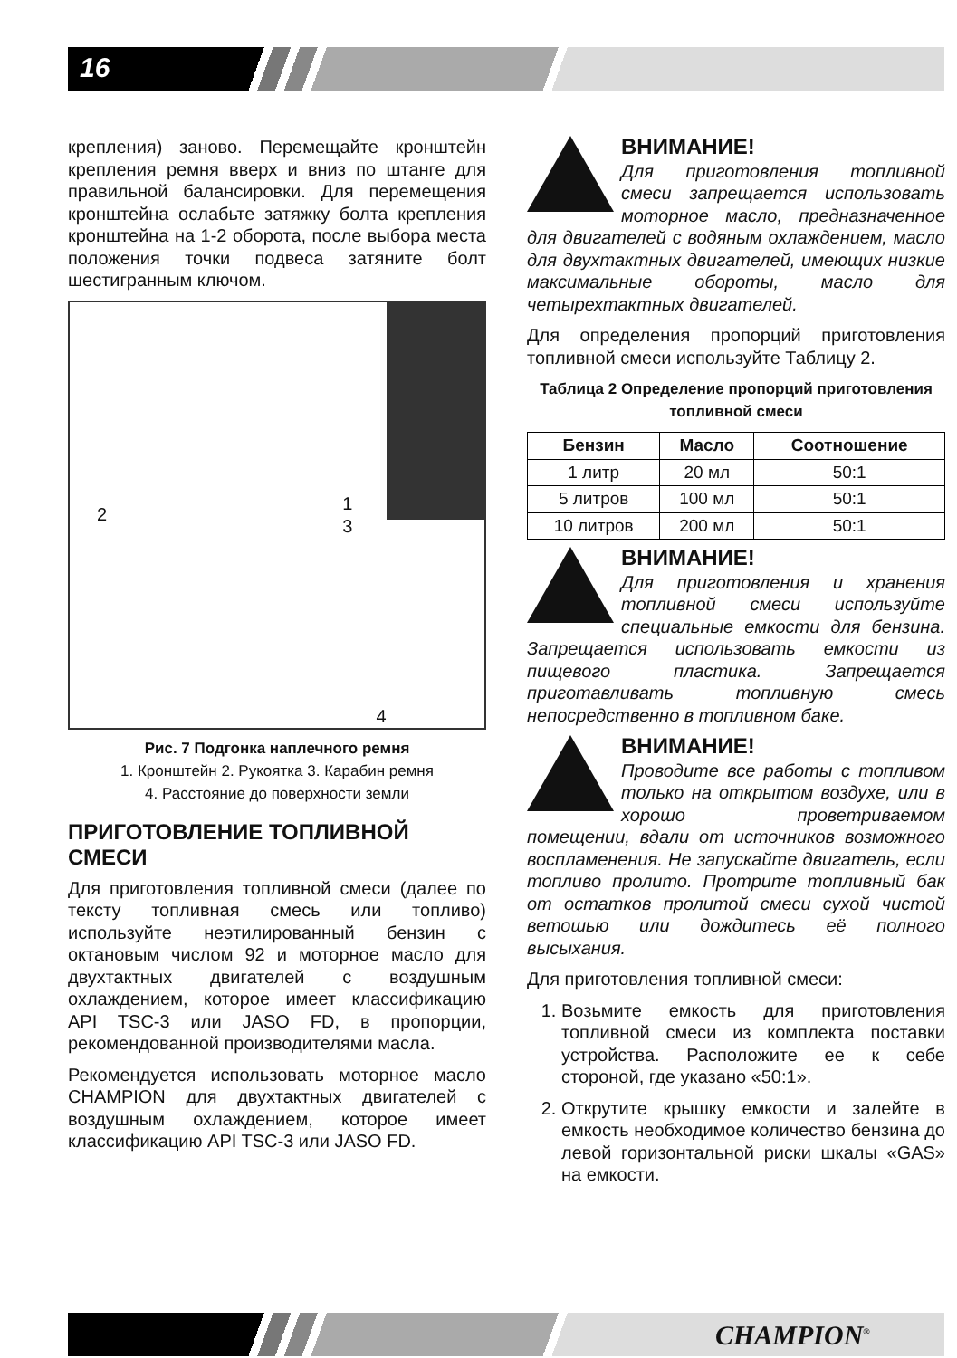16
крепления) заново. Перемещайте кронштейн крепления ремня вверх и вниз по штанге для правильной балансировки. Для перемещения кронштейна ослабьте затяжку болта крепления кронштейна на 1-2 оборота, после выбора места положения точки подвеса затяните болт шестигранным ключом.
2 1 3 4
Рис. 7 Подгонка наплечного ремня
1. Кронштейн 2. Рукоятка 3. Карабин ремня
4. Расстояние до поверхности земли
ПРИГОТОВЛЕНИЕ ТОПЛИВНОЙ СМЕСИ
Для приготовления топливной смеси (далее по тексту топливная смесь или топливо) используйте неэтилированный бензин с октановым числом 92 и моторное масло для двухтактных двигателей с воздушным охлаждением, которое имеет классификацию API TSC-3 или JASO FD, в пропорции, рекомендованной производителями масла.
Рекомендуется использовать моторное масло CHAMPION для двухтактных двигателей с воздушным охлаждением, которое имеет классификацию API TSC-3 или JASO FD.
ВНИМАНИЕ!
Для приготовления топливной смеси запрещается использовать моторное масло, предназначенное для двигателей с водяным охлаждением, масло для двухтактных двигателей, имеющих низкие максимальные обороты, масло для четырехтактных двигателей.
Для определения пропорций приготовления топливной смеси используйте Таблицу 2.
Таблица 2 Определение пропорций приготовления топливной смеси
| Бензин | Масло | Соотношение |
| --- | --- | --- |
| 1 литр | 20 мл | 50:1 |
| 5 литров | 100 мл | 50:1 |
| 10 литров | 200 мл | 50:1 |
ВНИМАНИЕ!
Для приготовления и хранения топливной смеси используйте специальные емкости для бензина. Запрещается использовать емкости из пищевого пластика. Запрещается приготавливать топливную смесь непосредственно в топливном баке.
ВНИМАНИЕ!
Проводите все работы с топливом только на открытом воздухе, или в хорошо проветриваемом помещении, вдали от источников возможного воспламенения. Не запускайте двигатель, если топливо пролито. Протрите топливный бак от остатков пролитой смеси сухой чистой ветошью или дождитесь её полного высыхания.
Для приготовления топливной смеси:
1. Возьмите емкость для приготовления топливной смеси из комплекта поставки устройства. Расположите ее к себе стороной, где указано «50:1».
2. Открутите крышку емкости и залейте в емкость необходимое количество бензина до левой горизонтальной риски шкалы «GAS» на емкости.
CHAMPION<sup>®</sup>